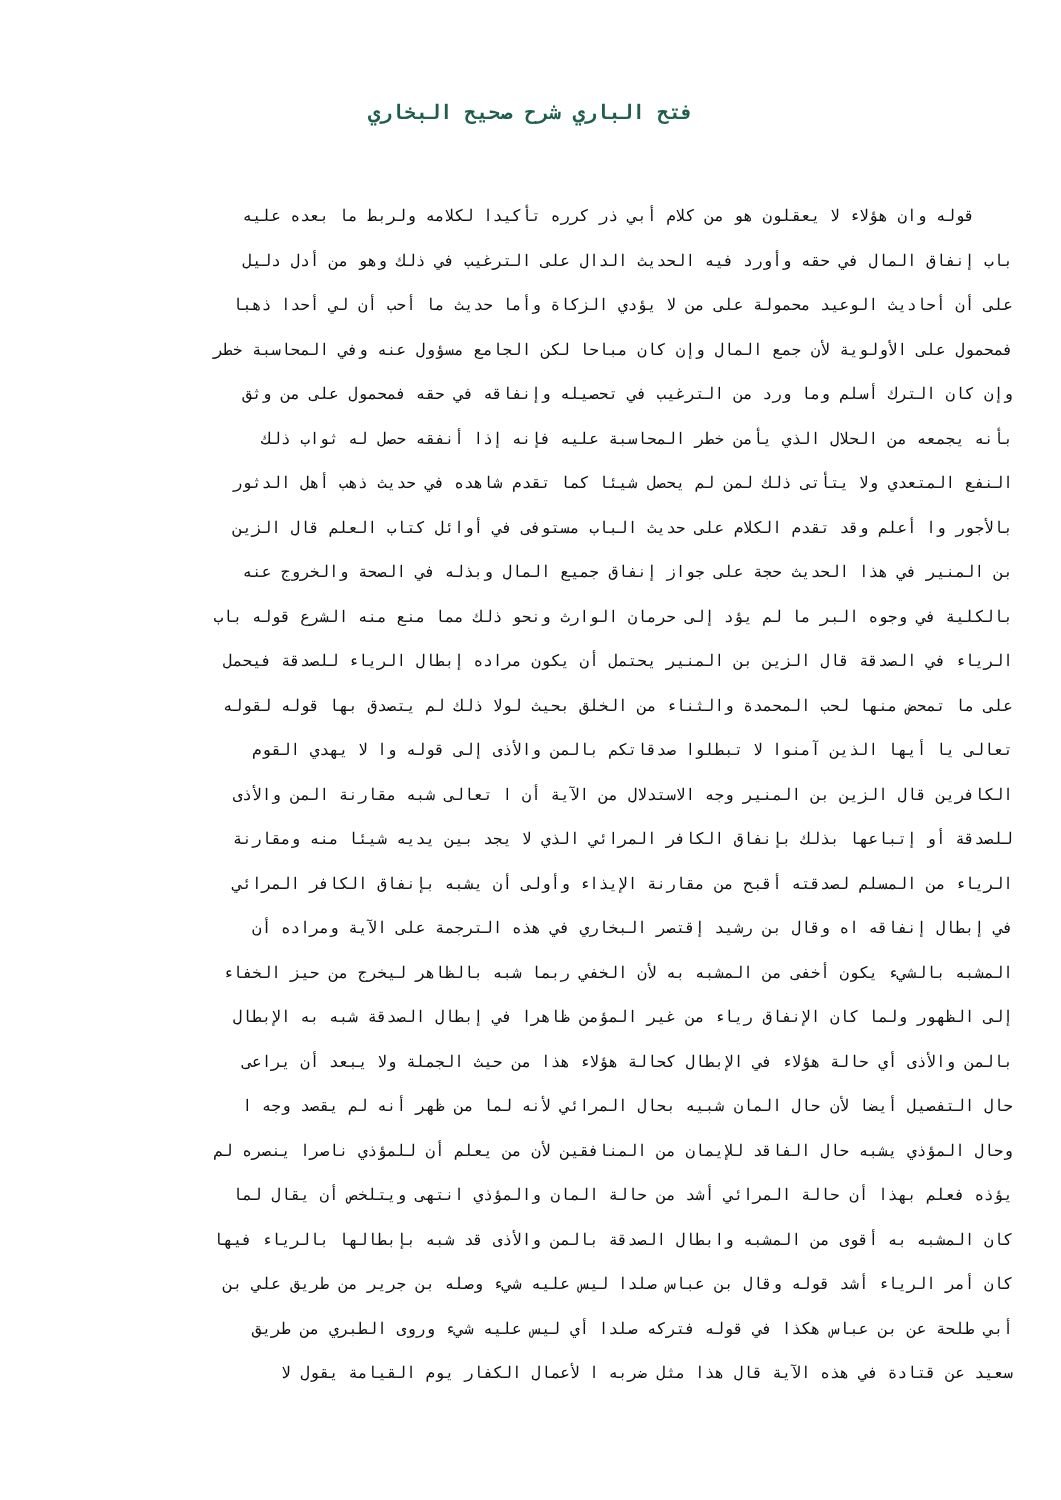فتح الباري شرح صحيح البخاري
قوله وان هؤلاء لا يعقلون هو من كلام أبي ذر كرره تأكيدا لكلامه ولربط ما بعده عليه
باب إنفاق المال في حقه وأورد فيه الحديث الدال على الترغيب في ذلك وهو من أدل دليل
على أن أحاديث الوعيد محمولة على من لا يؤدي الزكاة وأما حديث ما أحب أن لي أحدا ذهبا
فمحمول على الأولوية لأن جمع المال وإن كان مباحا لكن الجامع مسؤول عنه وفي المحاسبة خطر
وإن كان الترك أسلم وما ورد من الترغيب في تحصيله وإنفاقه في حقه فمحمول على من وثق
بأنه يجمعه من الحلال الذي يأمن خطر المحاسبة عليه فإنه إذا أنفقه حصل له ثواب ذلك
النفع المتعدي ولا يتأتى ذلك لمن لم يحصل شيئا كما تقدم شاهده في حديث ذهب أهل الدثور
بالأجور وا أعلم وقد تقدم الكلام على حديث الباب مستوفى في أوائل كتاب العلم قال الزين
بن المنير في هذا الحديث حجة على جواز إنفاق جميع المال وبذله في الصحة والخروج عنه
بالكلية في وجوه البر ما لم يؤد إلى حرمان الوارث ونحو ذلك مما منع منه الشرع قوله باب
الرياء في الصدقة قال الزين بن المنير يحتمل أن يكون مراده إبطال الرياء للصدقة فيحمل
على ما تمحض منها لحب المحمدة والثناء من الخلق بحيث لولا ذلك لم يتصدق بها قوله لقوله
تعالى يا أيها الذين آمنوا لا تبطلوا صدقاتكم بالمن والأذى إلى قوله وا لا يهدي القوم
الكافرين قال الزين بن المنير وجه الاستدلال من الآية أن ا تعالى شبه مقارنة المن والأذى
للصدقة أو إتباعها بذلك بإنفاق الكافر المرائي الذي لا يجد بين يديه شيئا منه ومقارنة
الرياء من المسلم لصدقته أقبح من مقارنة الإيذاء وأولى أن يشبه بإنفاق الكافر المرائي
في إبطال إنفاقه اه وقال بن رشيد إقتصر البخاري في هذه الترجمة على الآية ومراده أن
المشبه بالشيء يكون أخفى من المشبه به لأن الخفي ربما شبه بالظاهر ليخرج من حيز الخفاء
إلى الظهور ولما كان الإنفاق رياء من غير المؤمن ظاهرا في إبطال الصدقة شبه به الإبطال
بالمن والأذى أي حالة هؤلاء في الإبطال كحالة هؤلاء هذا من حيث الجملة ولا يبعد أن يراعى
حال التفصيل أيضا لأن حال المان شبيه بحال المرائي لأنه لما من ظهر أنه لم يقصد وجه ا
وحال المؤذي يشبه حال الفاقد للإيمان من المنافقين لأن من يعلم أن للمؤذي ناصرا ينصره لم
يؤذه فعلم بهذا أن حالة المرائي أشد من حالة المان والمؤذي انتهى ويتلخص أن يقال لما
كان المشبه به أقوى من المشبه وابطال الصدقة بالمن والأذى قد شبه بإبطالها بالرياء فيها
كان أمر الرياء أشد قوله وقال بن عباس صلدا ليس عليه شيء وصله بن جرير من طريق علي بن
أبي طلحة عن بن عباس هكذا في قوله فتركه صلدا أي ليس عليه شيء وروى الطبري من طريق
سعيد عن قتادة في هذه الآية قال هذا مثل ضربه ا لأعمال الكفار يوم القيامة يقول لا